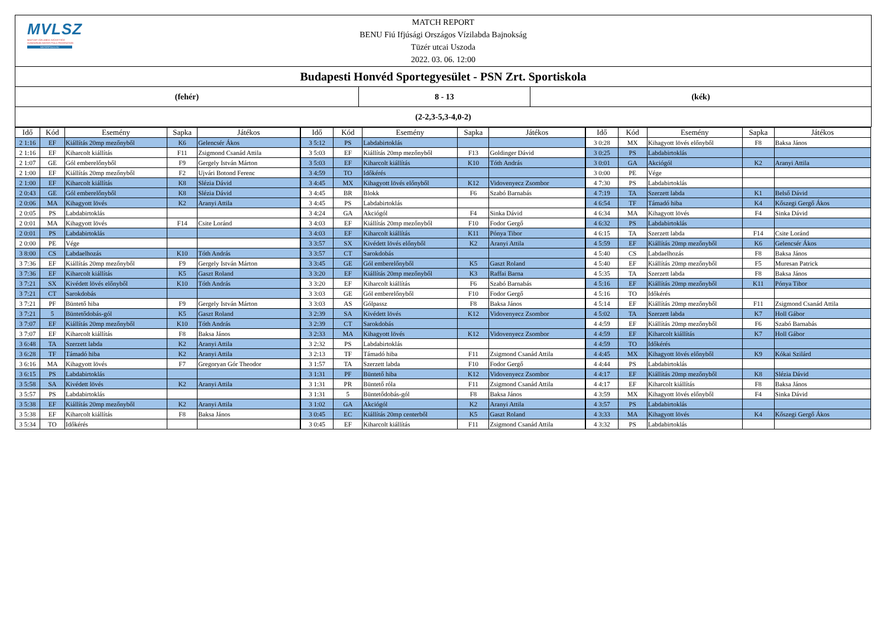MVLSZ
MAGYAR VÍZILABDA SZÖVETSÉG
HUNGARIAN WATER POLO FEDERATION
WATERPOLO.HU
MATCH REPORT
BENU Fiú Ifjúsági Országos Vízilabda Bajnokság
Tüzér utcai Uszoda
2022. 03. 06. 12:00
Budapesti Honvéd Sportegyesület - PSN Zrt. Sportiskola
(fehér) 8 - 13 (kék)
(2-2,3-5,3-4,0-2)
| Idő | Kód | Esemény | Sapka | Játékos | Idő | Kód | Esemény | Sapka | Játékos | Idő | Kód | Esemény | Sapka | Játékos |
| --- | --- | --- | --- | --- | --- | --- | --- | --- | --- | --- | --- | --- | --- | --- |
| 2 1:16 | EF | Kiállítás 20mp mezőnyből | K6 | Gelencsér Ákos | 3 5:12 | PS | Labdabirtoklás | | | 3 0:28 | MX | Kihagyott lövés előnyből | F8 | Baksa János |
| 2 1:16 | EF | Kiharcolt kiállítás | F11 | Zsigmond Csanád Attila | 3 5:03 | EF | Kiállítás 20mp mezőnyből | F13 | Goldinger Dávid | 3 0:25 | PS | Labdabirtoklás | | |
| 2 1:07 | GE | Gól emberelőnyből | F9 | Gergely István Márton | 3 5:03 | EF | Kiharcolt kiállítás | K10 | Tóth András | 3 0:01 | GA | Akciógól | K2 | Aranyi Attila |
| 2 1:00 | EF | Kiállítás 20mp mezőnyből | F2 | Ujvári Botond Ferenc | 3 4:59 | TO | Időkérés | | | 3 0:00 | PE | Vége | | |
| 2 1:00 | EF | Kiharcolt kiállítás | K8 | Slézia Dávid | 3 4:45 | MX | Kihagyott lövés előnyből | K12 | Vidovenyecz Zsombor | 4 7:30 | PS | Labdabirtoklás | | |
| 2 0:43 | GE | Gól emberelőnyből | K8 | Slézia Dávid | 3 4:45 | BR | Blokk | F6 | Szabó Barnabás | 4 7:19 | TA | Szerzett labda | K1 | Belső Dávid |
| 2 0:06 | MA | Kihagyott lövés | K2 | Aranyi Attila | 3 4:45 | PS | Labdabirtoklás | | | 4 6:54 | TF | Támadó hiba | K4 | Kőszegi Gergő Ákos |
| 2 0:05 | PS | Labdabirtoklás | | | 3 4:24 | GA | Akciógól | F4 | Sinka Dávid | 4 6:34 | MA | Kihagyott lövés | F4 | Sinka Dávid |
| 2 0:01 | MA | Kihagyott lövés | F14 | Csite Loránd | 3 4:03 | EF | Kiállítás 20mp mezőnyből | F10 | Fodor Gergő | 4 6:32 | PS | Labdabirtoklás | | |
| 2 0:01 | PS | Labdabirtoklás | | | 3 4:03 | EF | Kiharcolt kiállítás | K11 | Pónya Tibor | 4 6:15 | TA | Szerzett labda | F14 | Csite Loránd |
| 2 0:00 | PE | Vége | | | 3 3:57 | SX | Kivédett lövés előnyből | K2 | Aranyi Attila | 4 5:59 | EF | Kiállítás 20mp mezőnyből | K6 | Gelencsér Ákos |
| 3 8:00 | CS | Labdaelhozás | K10 | Tóth András | 3 3:57 | CT | Sarokdobás | | | 4 5:40 | CS | Labdaelhozás | F8 | Baksa János |
| 3 7:36 | EF | Kiállítás 20mp mezőnyből | F9 | Gergely István Márton | 3 3:45 | GE | Gól emberelőnyből | K5 | Gaszt Roland | 4 5:40 | EF | Kiállítás 20mp mezőnyből | F5 | Muresan Patrick |
| 3 7:36 | EF | Kiharcolt kiállítás | K5 | Gaszt Roland | 3 3:20 | EF | Kiállítás 20mp mezőnyből | K3 | Raffai Barna | 4 5:35 | TA | Szerzett labda | F8 | Baksa János |
| 3 7:21 | SX | Kivédett lövés előnyből | K10 | Tóth András | 3 3:20 | EF | Kiharcolt kiállítás | F6 | Szabó Barnabás | 4 5:16 | EF | Kiállítás 20mp mezőnyből | K11 | Pónya Tibor |
| 3 7:21 | CT | Sarokdobás | | | 3 3:03 | GE | Gól emberelőnyből | F10 | Fodor Gergő | 4 5:16 | TO | Időkérés | | |
| 3 7:21 | PF | Büntető hiba | F9 | Gergely István Márton | 3 3:03 | AS | Gólpassz | F8 | Baksa János | 4 5:14 | EF | Kiállítás 20mp mezőnyből | F11 | Zsigmond Csanád Attila |
| 3 7:21 | 5 | Büntetődobás-gól | K5 | Gaszt Roland | 3 2:39 | SA | Kivédett lövés | K12 | Vidovenyecz Zsombor | 4 5:02 | TA | Szerzett labda | K7 | Holl Gábor |
| 3 7:07 | EF | Kiállítás 20mp mezőnyből | K10 | Tóth András | 3 2:39 | CT | Sarokdobás | | | 4 4:59 | EF | Kiállítás 20mp mezőnyből | F6 | Szabó Barnabás |
| 3 7:07 | EF | Kiharcolt kiállítás | F8 | Baksa János | 3 2:33 | MA | Kihagyott lövés | K12 | Vidovenyecz Zsombor | 4 4:59 | EF | Kiharcolt kiállítás | K7 | Holl Gábor |
| 3 6:48 | TA | Szerzett labda | K2 | Aranyi Attila | 3 2:32 | PS | Labdabirtoklás | | | 4 4:59 | TO | Időkérés | | |
| 3 6:28 | TF | Támadó hiba | K2 | Aranyi Attila | 3 2:13 | TF | Támadó hiba | F11 | Zsigmond Csanád Attila | 4 4:45 | MX | Kihagyott lövés előnyből | K9 | Kókai Szilárd |
| 3 6:16 | MA | Kihagyott lövés | F7 | Gregoryan Gór Theodor | 3 1:57 | TA | Szerzett labda | F10 | Fodor Gergő | 4 4:44 | PS | Labdabirtoklás | | |
| 3 6:15 | PS | Labdabirtoklás | | | 3 1:31 | PF | Büntető hiba | K12 | Vidovenyecz Zsombor | 4 4:17 | EF | Kiállítás 20mp mezőnyből | K8 | Slézia Dávid |
| 3 5:58 | SA | Kivédett lövés | K2 | Aranyi Attila | 3 1:31 | PR | Büntető róla | F11 | Zsigmond Csanád Attila | 4 4:17 | EF | Kiharcolt kiállítás | F8 | Baksa János |
| 3 5:57 | PS | Labdabirtoklás | | | 3 1:31 | 5 | Büntetődobás-gól | F8 | Baksa János | 4 3:59 | MX | Kihagyott lövés előnyből | F4 | Sinka Dávid |
| 3 5:38 | EF | Kiállítás 20mp mezőnyből | K2 | Aranyi Attila | 3 1:02 | GA | Akciógól | K2 | Aranyi Attila | 4 3:57 | PS | Labdabirtoklás | | |
| 3 5:38 | EF | Kiharcolt kiállítás | F8 | Baksa János | 3 0:45 | EC | Kiállítás 20mp centerből | K5 | Gaszt Roland | 4 3:33 | MA | Kihagyott lövés | K4 | Kőszegi Gergő Ákos |
| 3 5:34 | TO | Időkérés | | | 3 0:45 | EF | Kiharcolt kiállítás | F11 | Zsigmond Csanád Attila | 4 3:32 | PS | Labdabirtoklás | | |